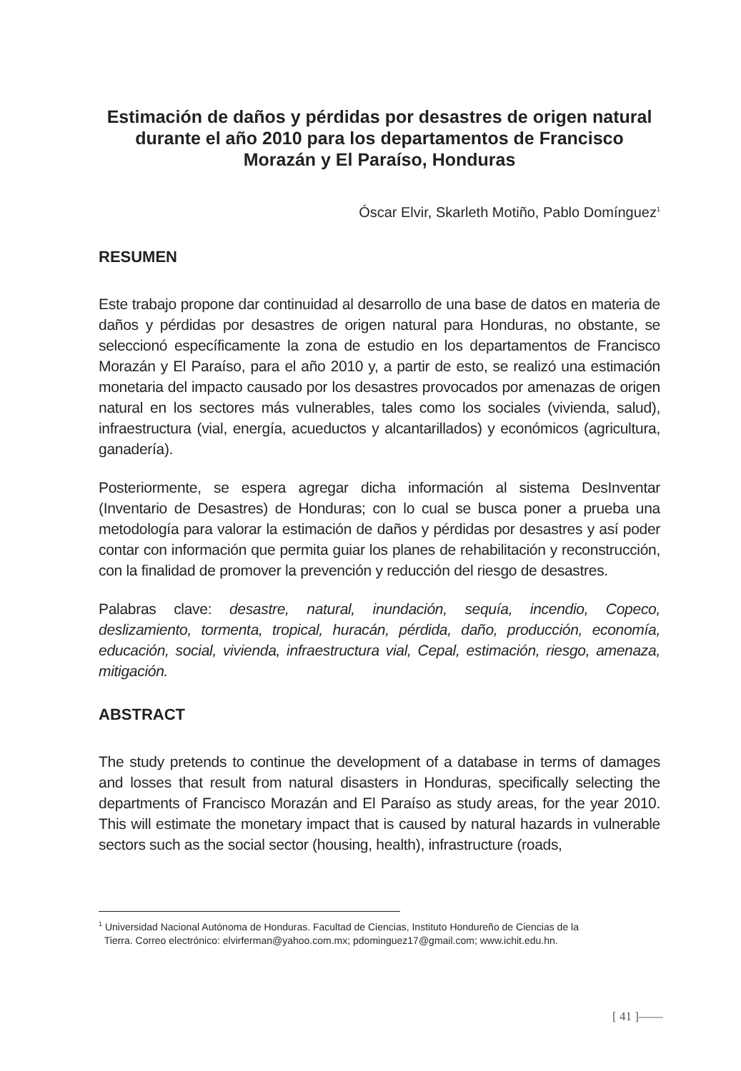Estimación de daños y pérdidas por desastres de origen natural
durante el año 2010 para los departamentos de Francisco
Morazán y El Paraíso, Honduras
Óscar Elvir, Skarleth Motiño, Pablo Domínguez<sup>1</sup>
RESUMEN
Este trabajo propone dar continuidad al desarrollo de una base de datos en materia de daños y pérdidas por desastres de origen natural para Honduras, no obstante, se seleccionó específicamente la zona de estudio en los departamentos de Francisco Morazán y El Paraíso, para el año 2010 y, a partir de esto, se realizó una estimación monetaria del impacto causado por los desastres provocados por amenazas de origen natural en los sectores más vulnerables, tales como los sociales (vivienda, salud), infraestructura (vial, energía, acueductos y alcantarillados) y económicos (agricultura, ganadería).
Posteriormente, se espera agregar dicha información al sistema DesInventar (Inventario de Desastres) de Honduras; con lo cual se busca poner a prueba una metodología para valorar la estimación de daños y pérdidas por desastres y así poder contar con información que permita guiar los planes de rehabilitación y reconstrucción, con la finalidad de promover la prevención y reducción del riesgo de desastres.
Palabras clave: desastre, natural, inundación, sequía, incendio, Copeco, deslizamiento, tormenta, tropical, huracán, pérdida, daño, producción, economía, educación, social, vivienda, infraestructura vial, Cepal, estimación, riesgo, amenaza, mitigación.
ABSTRACT
The study pretends to continue the development of a database in terms of damages and losses that result from natural disasters in Honduras, specifically selecting the departments of Francisco Morazán and El Paraíso as study areas, for the year 2010. This will estimate the monetary impact that is caused by natural hazards in vulnerable sectors such as the social sector (housing, health), infrastructure (roads,
<sup>1</sup> Universidad Nacional Autónoma de Honduras. Facultad de Ciencias, Instituto Hondureño de Ciencias de la
Tierra. Correo electrónico: elvirferman@yahoo.com.mx; pdominguez17@gmail.com; www.ichit.edu.hn.
[ 41 ]——